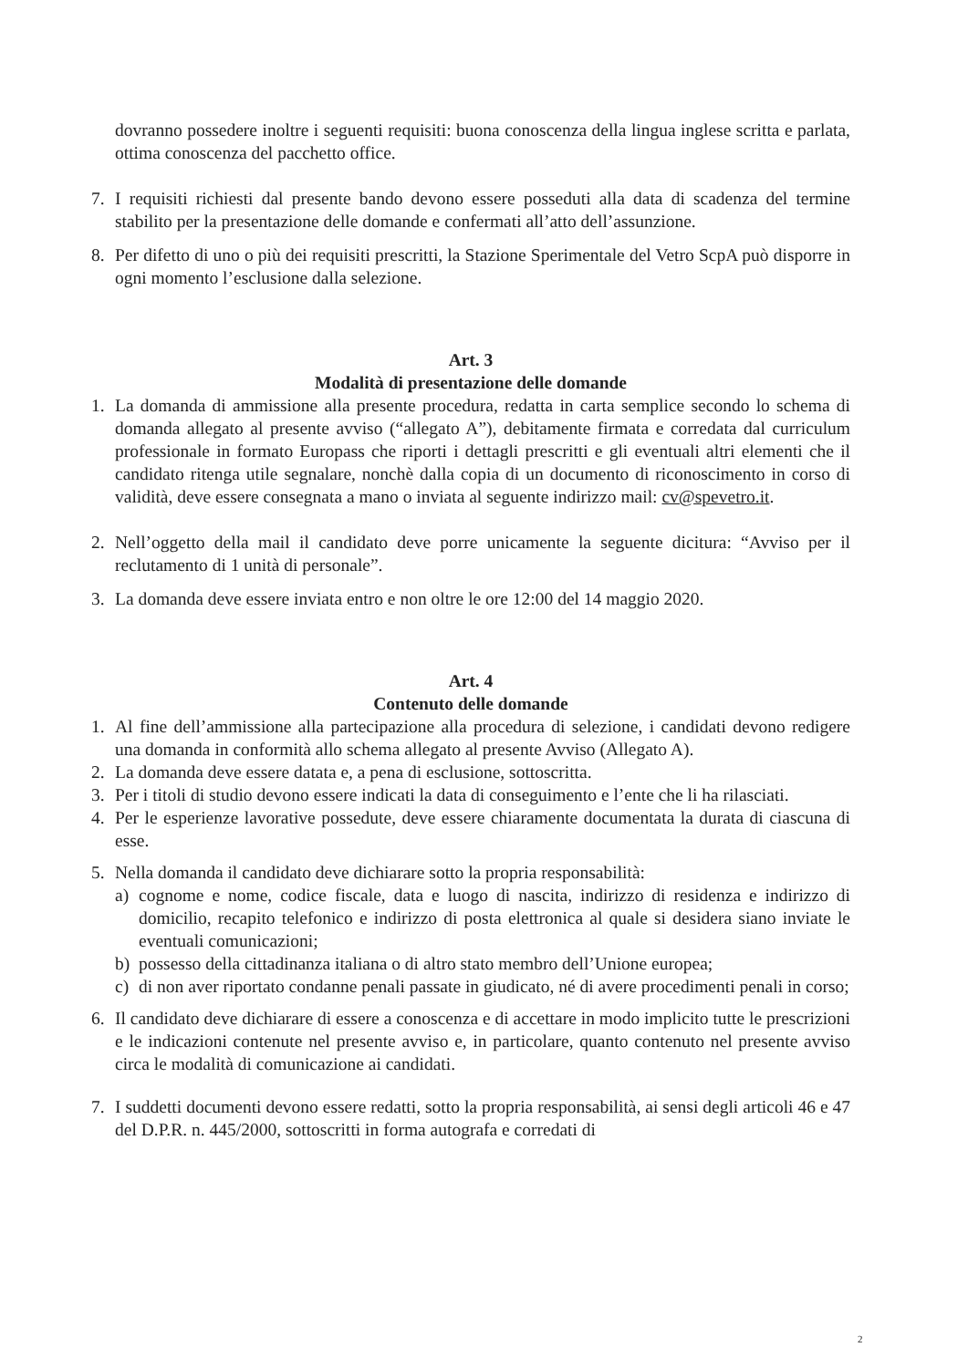dovranno possedere inoltre i seguenti requisiti: buona conoscenza della lingua inglese scritta e parlata, ottima conoscenza del pacchetto office.
7. I requisiti richiesti dal presente bando devono essere posseduti alla data di scadenza del termine stabilito per la presentazione delle domande e confermati all’atto dell’assunzione.
8. Per difetto di uno o più dei requisiti prescritti, la Stazione Sperimentale del Vetro ScpA può disporre in ogni momento l’esclusione dalla selezione.
Art. 3
Modalità di presentazione delle domande
1. La domanda di ammissione alla presente procedura, redatta in carta semplice secondo lo schema di domanda allegato al presente avviso (“allegato A”), debitamente firmata e corredata dal curriculum professionale in formato Europass che riporti i dettagli prescritti e gli eventuali altri elementi che il candidato ritenga utile segnalare, nonchè dalla copia di un documento di riconoscimento in corso di validità, deve essere consegnata a mano o inviata al seguente indirizzo mail: cv@spevetro.it.
2. Nell’oggetto della mail il candidato deve porre unicamente la seguente dicitura: “Avviso per il reclutamento di 1 unità di personale”.
3. La domanda deve essere inviata entro e non oltre le ore 12:00 del 14 maggio 2020.
Art. 4
Contenuto delle domande
1. Al fine dell’ammissione alla partecipazione alla procedura di selezione, i candidati devono redigere una domanda in conformità allo schema allegato al presente Avviso (Allegato A).
2. La domanda deve essere datata e, a pena di esclusione, sottoscritta.
3. Per i titoli di studio devono essere indicati la data di conseguimento e l’ente che li ha rilasciati.
4. Per le esperienze lavorative possedute, deve essere chiaramente documentata la durata di ciascuna di esse.
5. Nella domanda il candidato deve dichiarare sotto la propria responsabilità:
a) cognome e nome, codice fiscale, data e luogo di nascita, indirizzo di residenza e indirizzo di domicilio, recapito telefonico e indirizzo di posta elettronica al quale si desidera siano inviate le eventuali comunicazioni;
b) possesso della cittadinanza italiana o di altro stato membro dell’Unione europea;
c) di non aver riportato condanne penali passate in giudicato, né di avere procedimenti penali in corso;
6. Il candidato deve dichiarare di essere a conoscenza e di accettare in modo implicito tutte le prescrizioni e le indicazioni contenute nel presente avviso e, in particolare, quanto contenuto nel presente avviso circa le modalità di comunicazione ai candidati.
7. I suddetti documenti devono essere redatti, sotto la propria responsabilità, ai sensi degli articoli 46 e 47 del D.P.R. n. 445/2000, sottoscritti in forma autografa e corredati di
2